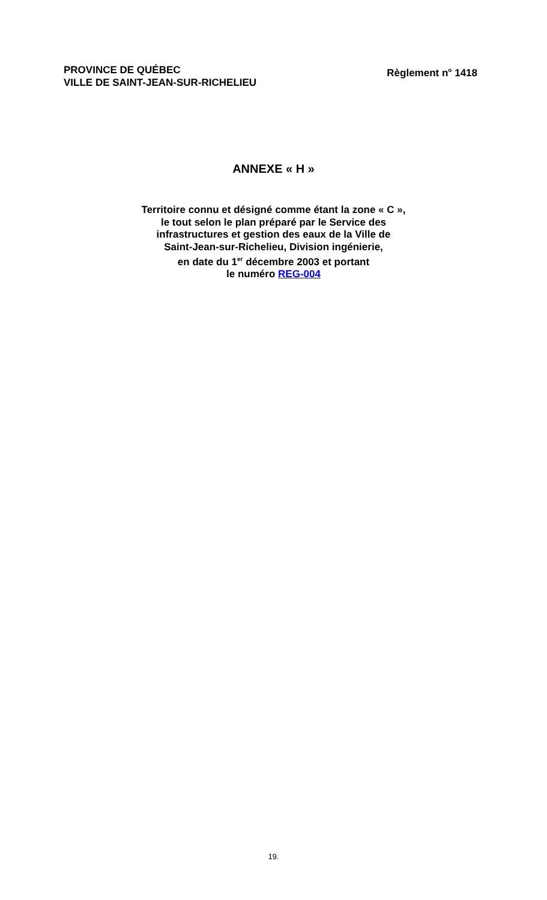PROVINCE DE QUÉBEC
VILLE DE SAINT-JEAN-SUR-RICHELIEU
Règlement n<sup>o</sup> 1418
ANNEXE « H »
Territoire connu et désigné comme étant la zone « C »,
le tout selon le plan préparé par le Service des
infrastructures et gestion des eaux de la Ville de
Saint-Jean-sur-Richelieu, Division ingénierie,
en date du 1<sup>er</sup> décembre 2003 et portant
le numéro REG-004
19.